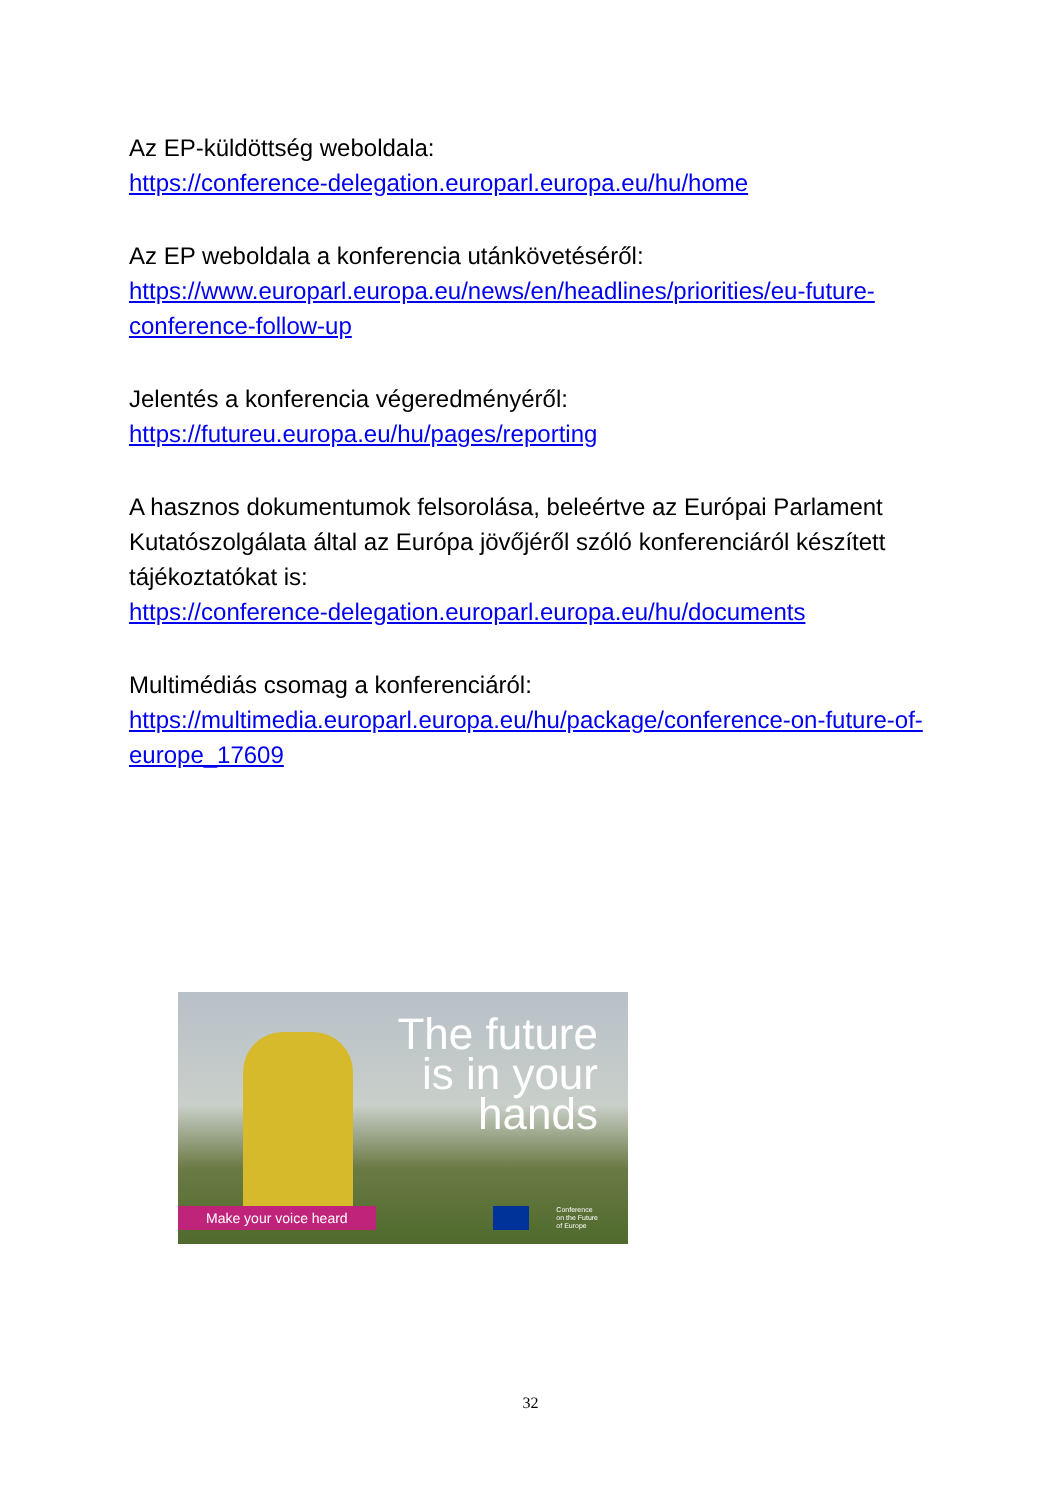Az EP-küldöttség weboldala:
https://conference-delegation.europarl.europa.eu/hu/home
Az EP weboldala a konferencia utánkövetéséről:
https://www.europarl.europa.eu/news/en/headlines/priorities/eu-future-conference-follow-up
Jelentés a konferencia végeredményéről:
https://futureu.europa.eu/hu/pages/reporting
A hasznos dokumentumok felsorolása, beleértve az Európai Parlament Kutatószolgálata által az Európa jövőjéről szóló konferenciáról készített tájékoztatókat is:
https://conference-delegation.europarl.europa.eu/hu/documents
Multimédiás csomag a konferenciáról:
https://multimedia.europarl.europa.eu/hu/package/conference-on-future-of-europe_17609
The future
is in your
hands
Make your voice heard
Conference
on the Future
of Europe
32